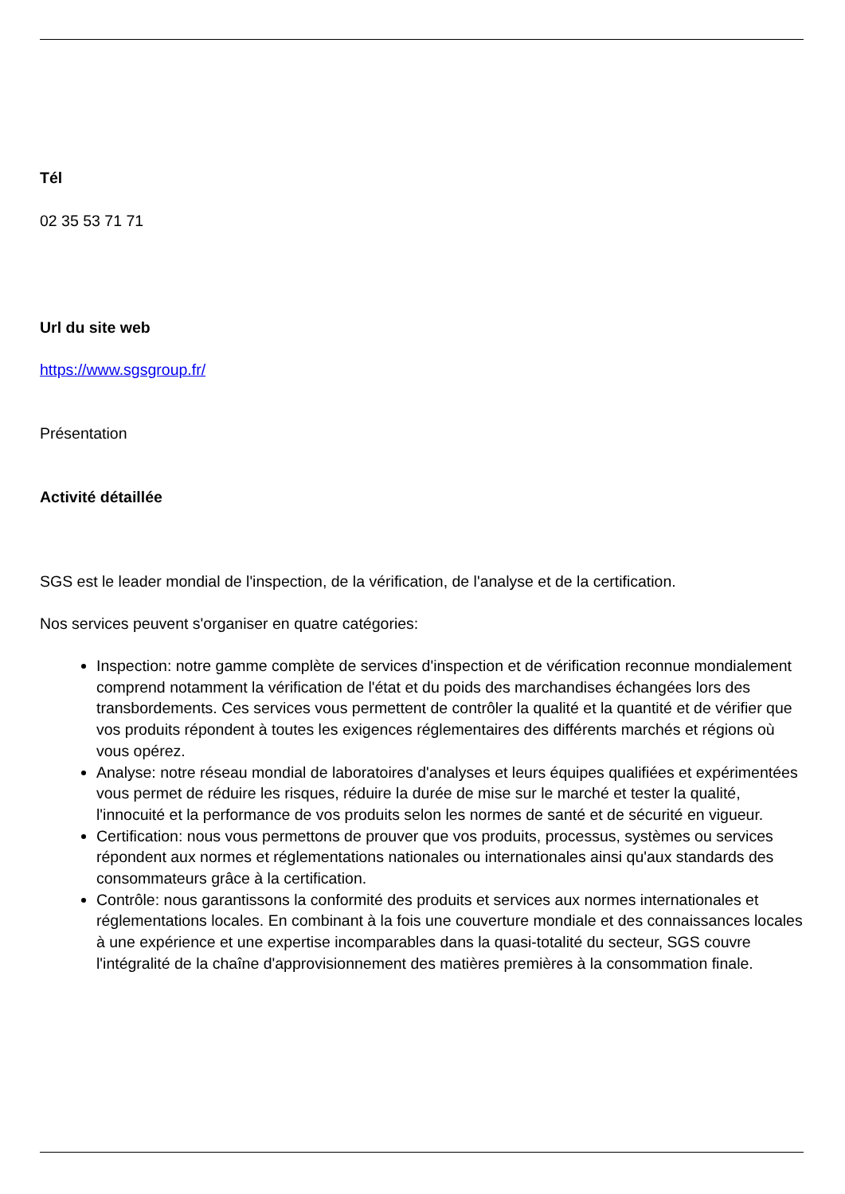Tél
02 35 53 71 71
Url du site web
https://www.sgsgroup.fr/
Présentation
Activité détaillée
SGS est le leader mondial de l'inspection, de la vérification, de l'analyse et de la certification.
Nos services peuvent s'organiser en quatre catégories:
Inspection: notre gamme complète de services d'inspection et de vérification reconnue mondialement comprend notamment la vérification de l'état et du poids des marchandises échangées lors des transbordements. Ces services vous permettent de contrôler la qualité et la quantité et de vérifier que vos produits répondent à toutes les exigences réglementaires des différents marchés et régions où vous opérez.
Analyse: notre réseau mondial de laboratoires d'analyses et leurs équipes qualifiées et expérimentées vous permet de réduire les risques, réduire la durée de mise sur le marché et tester la qualité, l'innocuité et la performance de vos produits selon les normes de santé et de sécurité en vigueur.
Certification: nous vous permettons de prouver que vos produits, processus, systèmes ou services répondent aux normes et réglementations nationales ou internationales ainsi qu'aux standards des consommateurs grâce à la certification.
Contrôle: nous garantissons la conformité des produits et services aux normes internationales et réglementations locales. En combinant à la fois une couverture mondiale et des connaissances locales à une expérience et une expertise incomparables dans la quasi-totalité du secteur, SGS couvre l'intégralité de la chaîne d'approvisionnement des matières premières à la consommation finale.